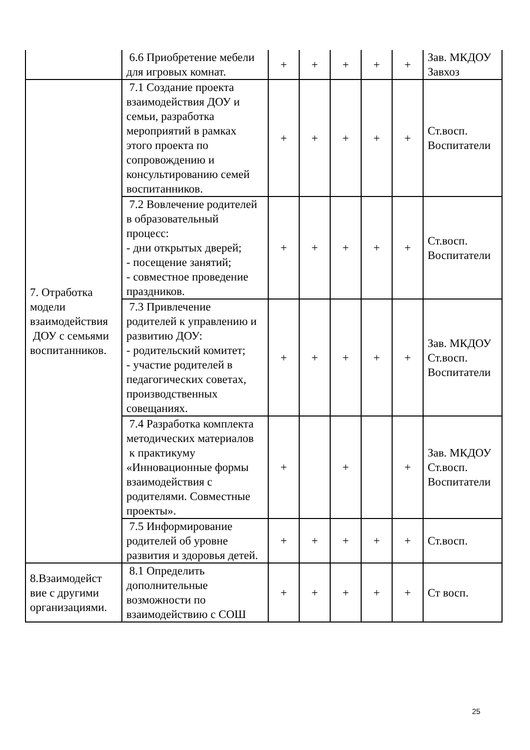| | 6.6 Приобретение мебели для игровых комнат. | + | + | + | + | + | Зав. МКДОУ Завхоз |
| 7. Отработка модели взаимодействия ДОУ с семьями воспитанников. | 7.1 Создание проекта взаимодействия ДОУ и семьи, разработка мероприятий в рамках этого проекта по сопровождению и консультированию семей воспитанников. | + | + | + | + | + | Ст.восп. Воспитатели |
| | 7.2 Вовлечение родителей в образовательный процесс: - дни открытых дверей; - посещение занятий; - совместное проведение праздников. | + | + | + | + | + | Ст.восп. Воспитатели |
| | 7.3 Привлечение родителей к управлению и развитию ДОУ: - родительский комитет; - участие родителей в педагогических советах, производственных совещаниях. | + | + | + | + | + | Зав. МКДОУ Ст.восп. Воспитатели |
| | 7.4 Разработка комплекта методических материалов к практикуму «Инновационные формы взаимодействия с родителями. Совместные проекты». | + | | + | | + | Зав. МКДОУ Ст.восп. Воспитатели |
| | 7.5 Информирование родителей об уровне развития и здоровья детей. | + | + | + | + | + | Ст.восп. |
| 8.Взаимодейст вие с другими организациями. | 8.1 Определить дополнительные возможности по взаимодействию с СОШ | + | + | + | + | + | Ст восп. |
25